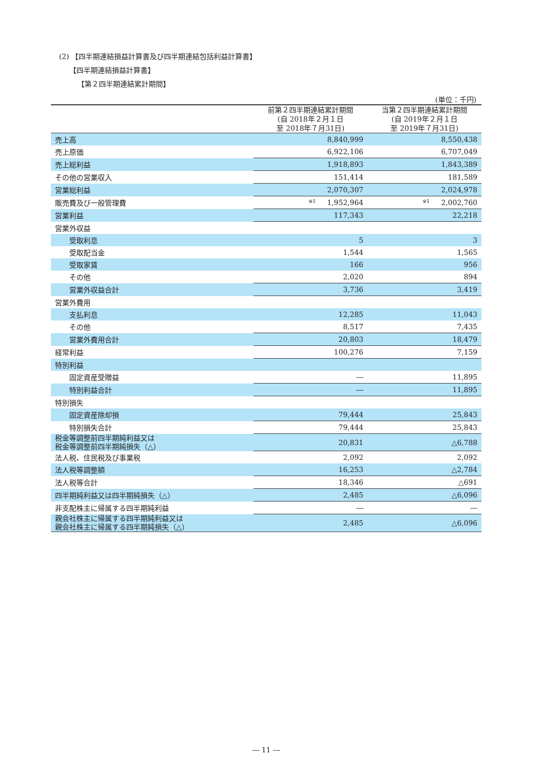(2) 【四半期連結損益計算書及び四半期連結包括利益計算書】
【四半期連結損益計算書】
【第２四半期連結累計期間】
(単位：千円)
| | 前第２四半期連結累計期間 (自 2018年２月１日 至 2018年７月31日) | 当第２四半期連結累計期間 (自 2019年２月１日 至 2019年７月31日) |
| --- | --- | --- |
| 売上高 | 8,840,999 | 8,550,438 |
| 売上原価 | 6,922,106 | 6,707,049 |
| 売上総利益 | 1,918,893 | 1,843,389 |
| その他の営業収入 | 151,414 | 181,589 |
| 営業総利益 | 2,070,307 | 2,024,978 |
| 販売費及び一般管理費 | ※1 1,952,964 | ※1 2,002,760 |
| 営業利益 | 117,343 | 22,218 |
| 営業外収益 | | |
| 受取利息 | 5 | 3 |
| 受取配当金 | 1,544 | 1,565 |
| 受取家賃 | 166 | 956 |
| その他 | 2,020 | 894 |
| 営業外収益合計 | 3,736 | 3,419 |
| 営業外費用 | | |
| 支払利息 | 12,285 | 11,043 |
| その他 | 8,517 | 7,435 |
| 営業外費用合計 | 20,803 | 18,479 |
| 経常利益 | 100,276 | 7,159 |
| 特別利益 | | |
| 固定資産受贈益 | ― | 11,895 |
| 特別利益合計 | ― | 11,895 |
| 特別損失 | | |
| 固定資産除却損 | 79,444 | 25,843 |
| 特別損失合計 | 79,444 | 25,843 |
| 税金等調整前四半期純利益又は 税金等調整前四半期純損失（△） | 20,831 | △6,788 |
| 法人税、住民税及び事業税 | 2,092 | 2,092 |
| 法人税等調整額 | 16,253 | △2,784 |
| 法人税等合計 | 18,346 | △691 |
| 四半期純利益又は四半期純損失（△） | 2,485 | △6,096 |
| 非支配株主に帰属する四半期純利益 | ― | ― |
| 親会社株主に帰属する四半期純利益又は 親会社株主に帰属する四半期純損失（△） | 2,485 | △6,096 |
― 11 ―